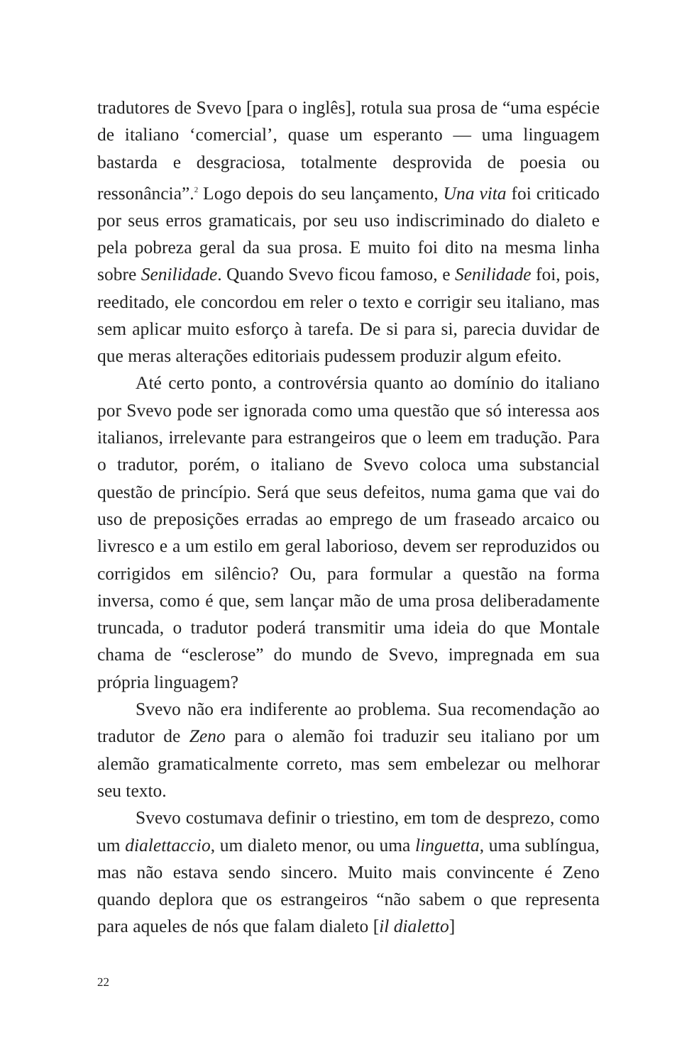tradutores de Svevo [para o inglês], rotula sua prosa de “uma espécie de italiano ‘comercial’, quase um esperanto — uma linguagem bastarda e desgraciosa, totalmente desprovida de poesia ou ressonância”.<sup>2</sup> Logo depois do seu lançamento, Una vita foi criticado por seus erros gramaticais, por seu uso indiscriminado do dialeto e pela pobreza geral da sua prosa. E muito foi dito na mesma linha sobre Senilidade. Quando Svevo ficou famoso, e Senilidade foi, pois, reeditado, ele concordou em reler o texto e corrigir seu italiano, mas sem aplicar muito esforço à tarefa. De si para si, parecia duvidar de que meras alterações editoriais pudessem produzir algum efeito.
Até certo ponto, a controvérsia quanto ao domínio do italiano por Svevo pode ser ignorada como uma questão que só interessa aos italianos, irrelevante para estrangeiros que o leem em tradução. Para o tradutor, porém, o italiano de Svevo coloca uma substancial questão de princípio. Será que seus defeitos, numa gama que vai do uso de preposições erradas ao emprego de um fraseado arcaico ou livresco e a um estilo em geral laborioso, devem ser reproduzidos ou corrigidos em silêncio? Ou, para formular a questão na forma inversa, como é que, sem lançar mão de uma prosa deliberadamente truncada, o tradutor poderá transmitir uma ideia do que Montale chama de “esclerose” do mundo de Svevo, impregnada em sua própria linguagem?
Svevo não era indiferente ao problema. Sua recomendação ao tradutor de Zeno para o alemão foi traduzir seu italiano por um alemão gramaticalmente correto, mas sem embelezar ou melhorar seu texto.
Svevo costumava definir o triestino, em tom de desprezo, como um dialettaccio, um dialeto menor, ou uma linguetta, uma sublíngua, mas não estava sendo sincero. Muito mais convincente é Zeno quando deplora que os estrangeiros “não sabem o que representa para aqueles de nós que falam dialeto [il dialetto]
22